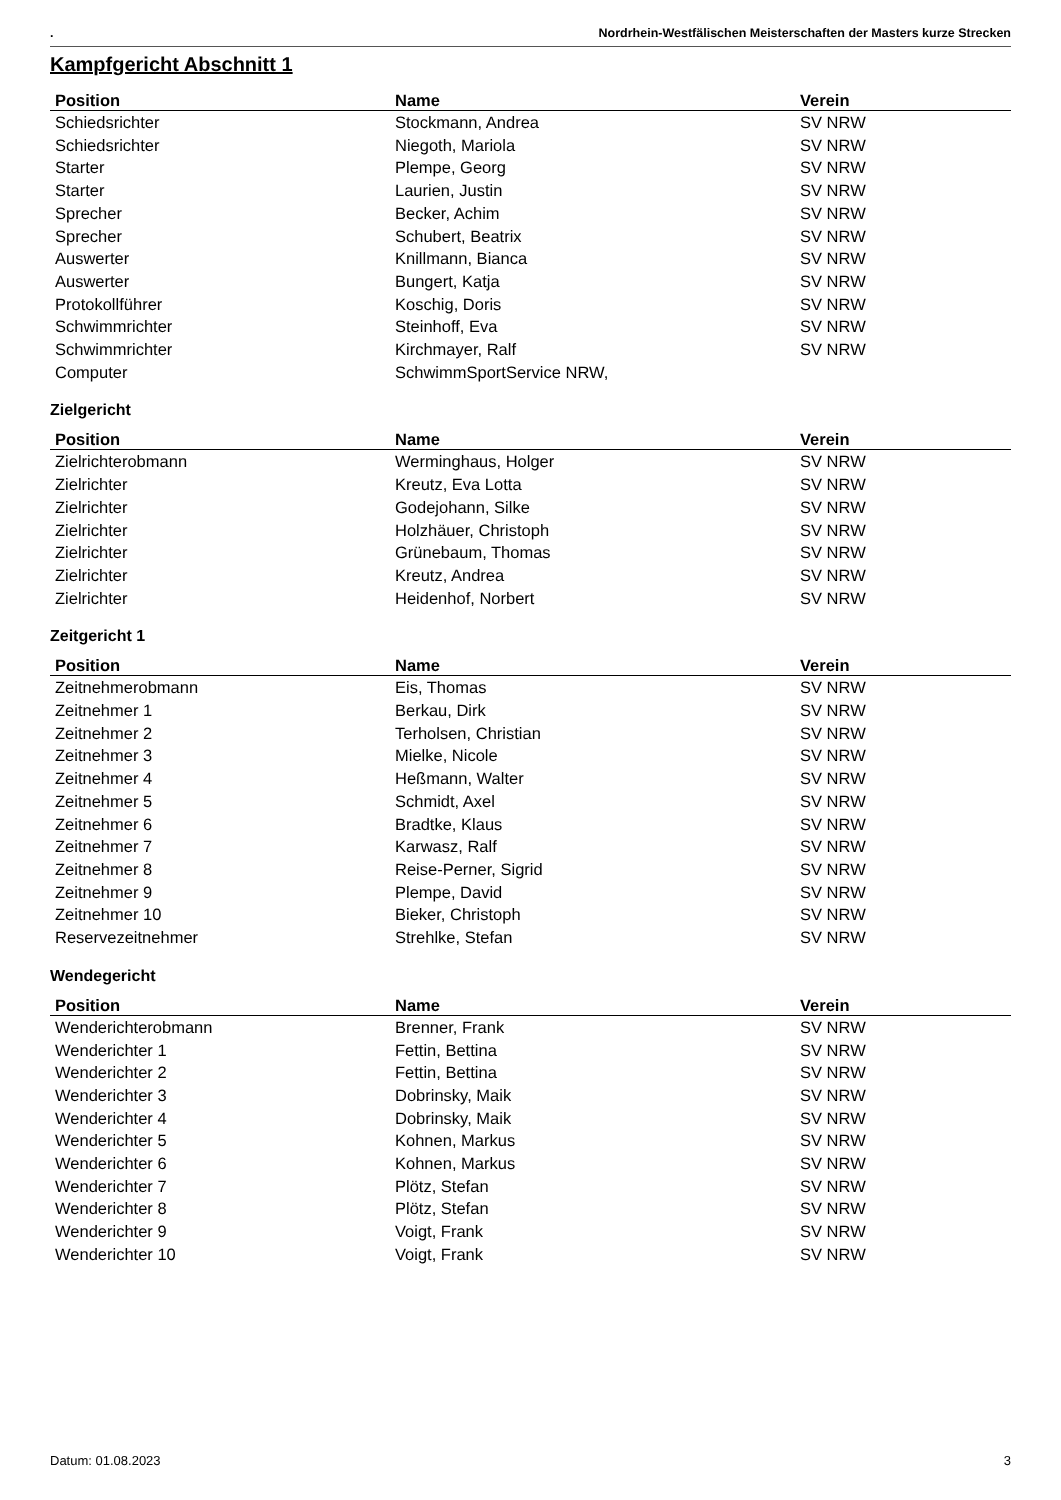. Nordrhein-Westfälischen Meisterschaften der Masters kurze Strecken
Kampfgericht Abschnitt 1
| Position | Name | Verein |
| --- | --- | --- |
| Schiedsrichter | Stockmann, Andrea | SV NRW |
| Schiedsrichter | Niegoth, Mariola | SV NRW |
| Starter | Plempe, Georg | SV NRW |
| Starter | Laurien, Justin | SV NRW |
| Sprecher | Becker, Achim | SV NRW |
| Sprecher | Schubert, Beatrix | SV NRW |
| Auswerter | Knillmann, Bianca | SV NRW |
| Auswerter | Bungert, Katja | SV NRW |
| Protokollführer | Koschig, Doris | SV NRW |
| Schwimmrichter | Steinhoff, Eva | SV NRW |
| Schwimmrichter | Kirchmayer, Ralf | SV NRW |
| Computer | SchwimmSportService NRW, | |
Zielgericht
| Position | Name | Verein |
| --- | --- | --- |
| Zielrichterobmann | Werminghaus, Holger | SV NRW |
| Zielrichter | Kreutz, Eva Lotta | SV NRW |
| Zielrichter | Godejohann, Silke | SV NRW |
| Zielrichter | Holzhäuer, Christoph | SV NRW |
| Zielrichter | Grünebaum, Thomas | SV NRW |
| Zielrichter | Kreutz, Andrea | SV NRW |
| Zielrichter | Heidenhof, Norbert | SV NRW |
Zeitgericht 1
| Position | Name | Verein |
| --- | --- | --- |
| Zeitnehmerobmann | Eis, Thomas | SV NRW |
| Zeitnehmer 1 | Berkau, Dirk | SV NRW |
| Zeitnehmer 2 | Terholsen, Christian | SV NRW |
| Zeitnehmer 3 | Mielke, Nicole | SV NRW |
| Zeitnehmer 4 | Heßmann, Walter | SV NRW |
| Zeitnehmer 5 | Schmidt, Axel | SV NRW |
| Zeitnehmer 6 | Bradtke, Klaus | SV NRW |
| Zeitnehmer 7 | Karwasz, Ralf | SV NRW |
| Zeitnehmer 8 | Reise-Perner, Sigrid | SV NRW |
| Zeitnehmer 9 | Plempe, David | SV NRW |
| Zeitnehmer 10 | Bieker, Christoph | SV NRW |
| Reservezeitnehmer | Strehlke, Stefan | SV NRW |
Wendegericht
| Position | Name | Verein |
| --- | --- | --- |
| Wenderichterobmann | Brenner, Frank | SV NRW |
| Wenderichter 1 | Fettin, Bettina | SV NRW |
| Wenderichter 2 | Fettin, Bettina | SV NRW |
| Wenderichter 3 | Dobrinsky, Maik | SV NRW |
| Wenderichter 4 | Dobrinsky, Maik | SV NRW |
| Wenderichter 5 | Kohnen, Markus | SV NRW |
| Wenderichter 6 | Kohnen, Markus | SV NRW |
| Wenderichter 7 | Plötz, Stefan | SV NRW |
| Wenderichter 8 | Plötz, Stefan | SV NRW |
| Wenderichter 9 | Voigt, Frank | SV NRW |
| Wenderichter 10 | Voigt, Frank | SV NRW |
Datum: 01.08.2023 3